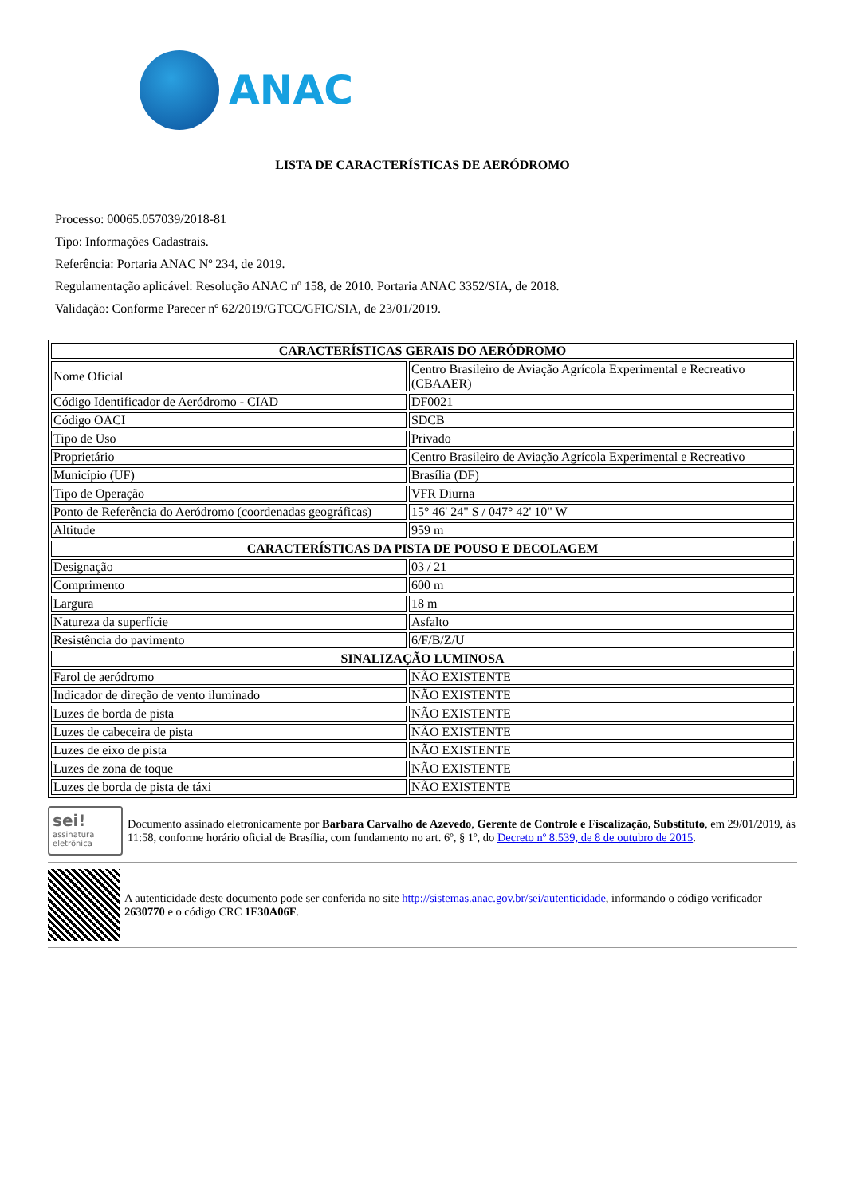ANAC
LISTA DE CARACTERÍSTICAS DE AERÓDROMO
Processo: 00065.057039/2018-81
Tipo: Informações Cadastrais.
Referência: Portaria ANAC Nº 234, de 2019.
Regulamentação aplicável: Resolução ANAC nº 158, de 2010. Portaria ANAC 3352/SIA, de 2018.
Validação: Conforme Parecer nº 62/2019/GTCC/GFIC/SIA, de 23/01/2019.
| CARACTERÍSTICAS GERAIS DO AERÓDROMO | |
| --- | --- |
| Nome Oficial | Centro Brasileiro de Aviação Agrícola Experimental e Recreativo (CBAAER) |
| Código Identificador de Aeródromo - CIAD | DF0021 |
| Código OACI | SDCB |
| Tipo de Uso | Privado |
| Proprietário | Centro Brasileiro de Aviação Agrícola Experimental e Recreativo |
| Município (UF) | Brasília (DF) |
| Tipo de Operação | VFR Diurna |
| Ponto de Referência do Aeródromo (coordenadas geográficas) | 15° 46' 24" S / 047° 42' 10" W |
| Altitude | 959 m |
| CARACTERÍSTICAS DA PISTA DE POUSO E DECOLAGEM | |
| Designação | 03 / 21 |
| Comprimento | 600 m |
| Largura | 18 m |
| Natureza da superfície | Asfalto |
| Resistência do pavimento | 6/F/B/Z/U |
| SINALIZAÇÃO LUMINOSA | |
| Farol de aeródromo | NÃO EXISTENTE |
| Indicador de direção de vento iluminado | NÃO EXISTENTE |
| Luzes de borda de pista | NÃO EXISTENTE |
| Luzes de cabeceira de pista | NÃO EXISTENTE |
| Luzes de eixo de pista | NÃO EXISTENTE |
| Luzes de zona de toque | NÃO EXISTENTE |
| Luzes de borda de pista de táxi | NÃO EXISTENTE |
sei!
assinatura eletrônica
Documento assinado eletronicamente por Barbara Carvalho de Azevedo, Gerente de Controle e Fiscalização, Substituto, em 29/01/2019, às 11:58, conforme horário oficial de Brasília, com fundamento no art. 6º, § 1º, do Decreto nº 8.539, de 8 de outubro de 2015.
A autenticidade deste documento pode ser conferida no site http://sistemas.anac.gov.br/sei/autenticidade, informando o código verificador 2630770 e o código CRC 1F30A06F.